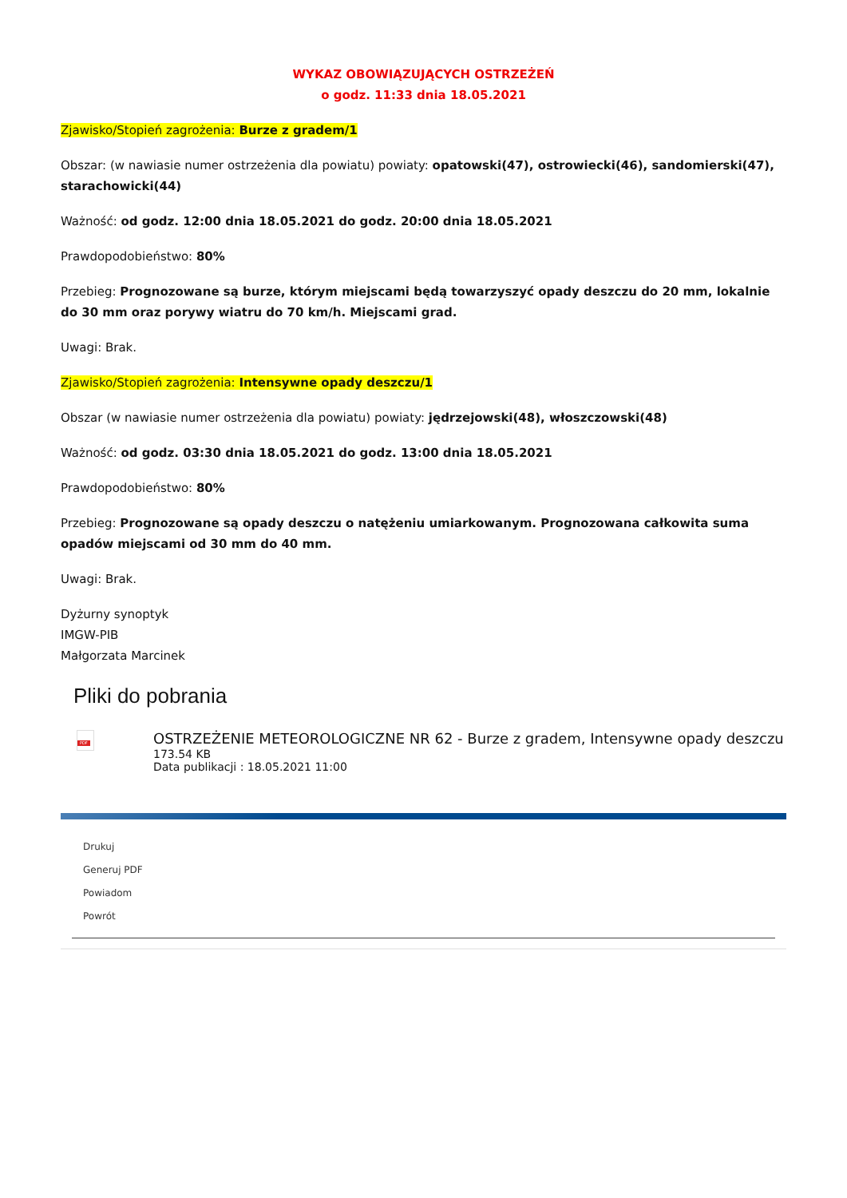WYKAZ OBOWIĄZUJĄCYCH OSTRZEŻEŃ
o godz. 11:33 dnia 18.05.2021
Zjawisko/Stopień zagrożenia: Burze z gradem/1
Obszar: (w nawiasie numer ostrzeżenia dla powiatu) powiaty: opatowski(47), ostrowiecki(46), sandomierski(47), starachowicki(44)
Ważność: od godz. 12:00 dnia 18.05.2021 do godz. 20:00 dnia 18.05.2021
Prawdopodobieństwo: 80%
Przebieg: Prognozowane są burze, którym miejscami będą towarzyszyć opady deszczu do 20 mm, lokalnie do 30 mm oraz porywy wiatru do 70 km/h. Miejscami grad.
Uwagi: Brak.
Zjawisko/Stopień zagrożenia: Intensywne opady deszczu/1
Obszar (w nawiasie numer ostrzeżenia dla powiatu) powiaty: jędrzejowski(48), włoszczowski(48)
Ważność: od godz. 03:30 dnia 18.05.2021 do godz. 13:00 dnia 18.05.2021
Prawdopodobieństwo: 80%
Przebieg: Prognozowane są opady deszczu o natężeniu umiarkowanym. Prognozowana całkowita suma opadów miejscami od 30 mm do 40 mm.
Uwagi: Brak.
Dyżurny synoptyk
IMGW-PIB
Małgorzata Marcinek
Pliki do pobrania
PDF
OSTRZEŻENIE METEOROLOGICZNE NR 62 - Burze z gradem, Intensywne opady deszczu
173.54 KB
Data publikacji : 18.05.2021 11:00
Drukuj
Generuj PDF
Powiadom
Powrót